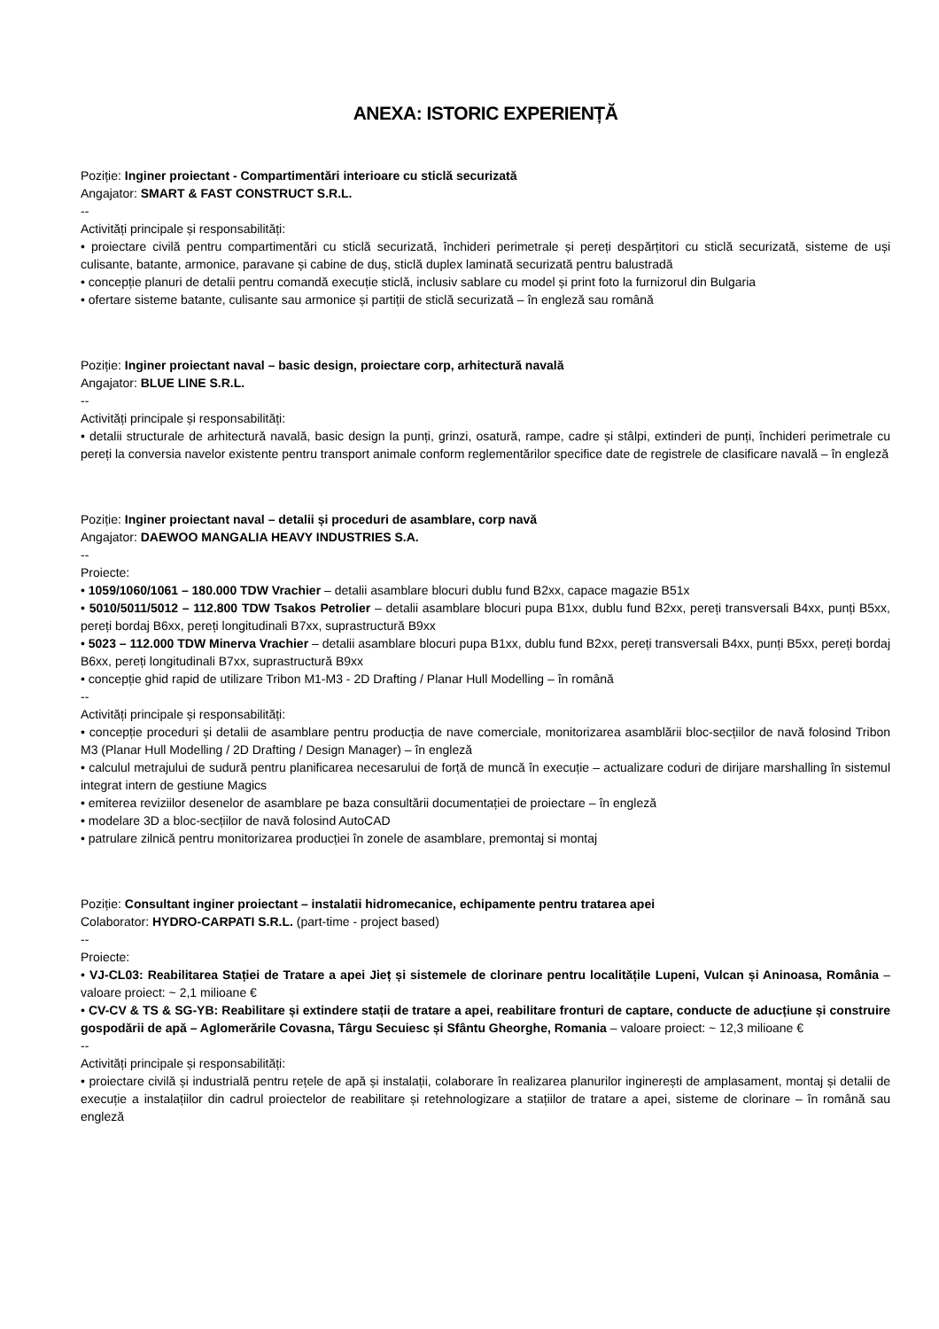ANEXA: ISTORIC EXPERIENȚĂ
Poziție: Inginer proiectant - Compartimentări interioare cu sticlă securizată
Angajator: SMART & FAST CONSTRUCT S.R.L.
--
Activități principale și responsabilități:
• proiectare civilă pentru compartimentări cu sticlă securizată, închideri perimetrale și pereți despărțitori cu sticlă securizată, sisteme de uși culisante, batante, armonice, paravane și cabine de duș, sticlă duplex laminată securizată pentru balustradă
• concepție planuri de detalii pentru comandă execuție sticlă, inclusiv sablare cu model și print foto la furnizorul din Bulgaria
• ofertare sisteme batante, culisante sau armonice și partiții de sticlă securizată – în engleză sau română
Poziție: Inginer proiectant naval – basic design, proiectare corp, arhitectură navală
Angajator: BLUE LINE S.R.L.
--
Activități principale și responsabilități:
• detalii structurale de arhitectură navală, basic design la punți, grinzi, osatură, rampe, cadre și stâlpi, extinderi de punți, închideri perimetrale cu pereți la conversia navelor existente pentru transport animale conform reglementărilor specifice date de registrele de clasificare navală – în engleză
Poziție: Inginer proiectant naval – detalii și proceduri de asamblare, corp navă
Angajator: DAEWOO MANGALIA HEAVY INDUSTRIES S.A.
--
Proiecte:
• 1059/1060/1061 – 180.000 TDW Vrachier – detalii asamblare blocuri dublu fund B2xx, capace magazie B51x
• 5010/5011/5012 – 112.800 TDW Tsakos Petrolier – detalii asamblare blocuri pupa B1xx, dublu fund B2xx, pereți transversali B4xx, punți B5xx, pereți bordaj B6xx, pereți longitudinali B7xx, suprastructură B9xx
• 5023 – 112.000 TDW Minerva Vrachier – detalii asamblare blocuri pupa B1xx, dublu fund B2xx, pereți transversali B4xx, punți B5xx, pereți bordaj B6xx, pereți longitudinali B7xx, suprastructură B9xx
• concepție ghid rapid de utilizare Tribon M1-M3 - 2D Drafting / Planar Hull Modelling – în română
--
Activități principale și responsabilități:
• concepție proceduri și detalii de asamblare pentru producția de nave comerciale, monitorizarea asamblării bloc-secțiilor de navă folosind Tribon M3 (Planar Hull Modelling / 2D Drafting / Design Manager) – în engleză
• calculul metrajului de sudură pentru planificarea necesarului de forță de muncă în execuție – actualizare coduri de dirijare marshalling în sistemul integrat intern de gestiune Magics
• emiterea reviziilor desenelor de asamblare pe baza consultării documentației de proiectare – în engleză
• modelare 3D a bloc-secțiilor de navă folosind AutoCAD
• patrulare zilnică pentru monitorizarea producției în zonele de asamblare, premontaj si montaj
Poziție: Consultant inginer proiectant – instalatii hidromecanice, echipamente pentru tratarea apei
Colaborator: HYDRO-CARPATI S.R.L. (part-time - project based)
--
Proiecte:
• VJ-CL03: Reabilitarea Stației de Tratare a apei Jieț și sistemele de clorinare pentru localitățile Lupeni, Vulcan și Aninoasa, România – valoare proiect: ~ 2,1 milioane €
• CV-CV & TS & SG-YB: Reabilitare și extindere stații de tratare a apei, reabilitare fronturi de captare, conducte de aducțiune și construire gospodării de apă – Aglomerările Covasna, Târgu Secuiesc și Sfântu Gheorghe, Romania – valoare proiect: ~ 12,3 milioane €
--
Activități principale și responsabilități:
• proiectare civilă și industrială pentru rețele de apă și instalații, colaborare în realizarea planurilor inginerești de amplasament, montaj și detalii de execuție a instalațiilor din cadrul proiectelor de reabilitare și retehnologizare a stațiilor de tratare a apei, sisteme de clorinare – în română sau engleză